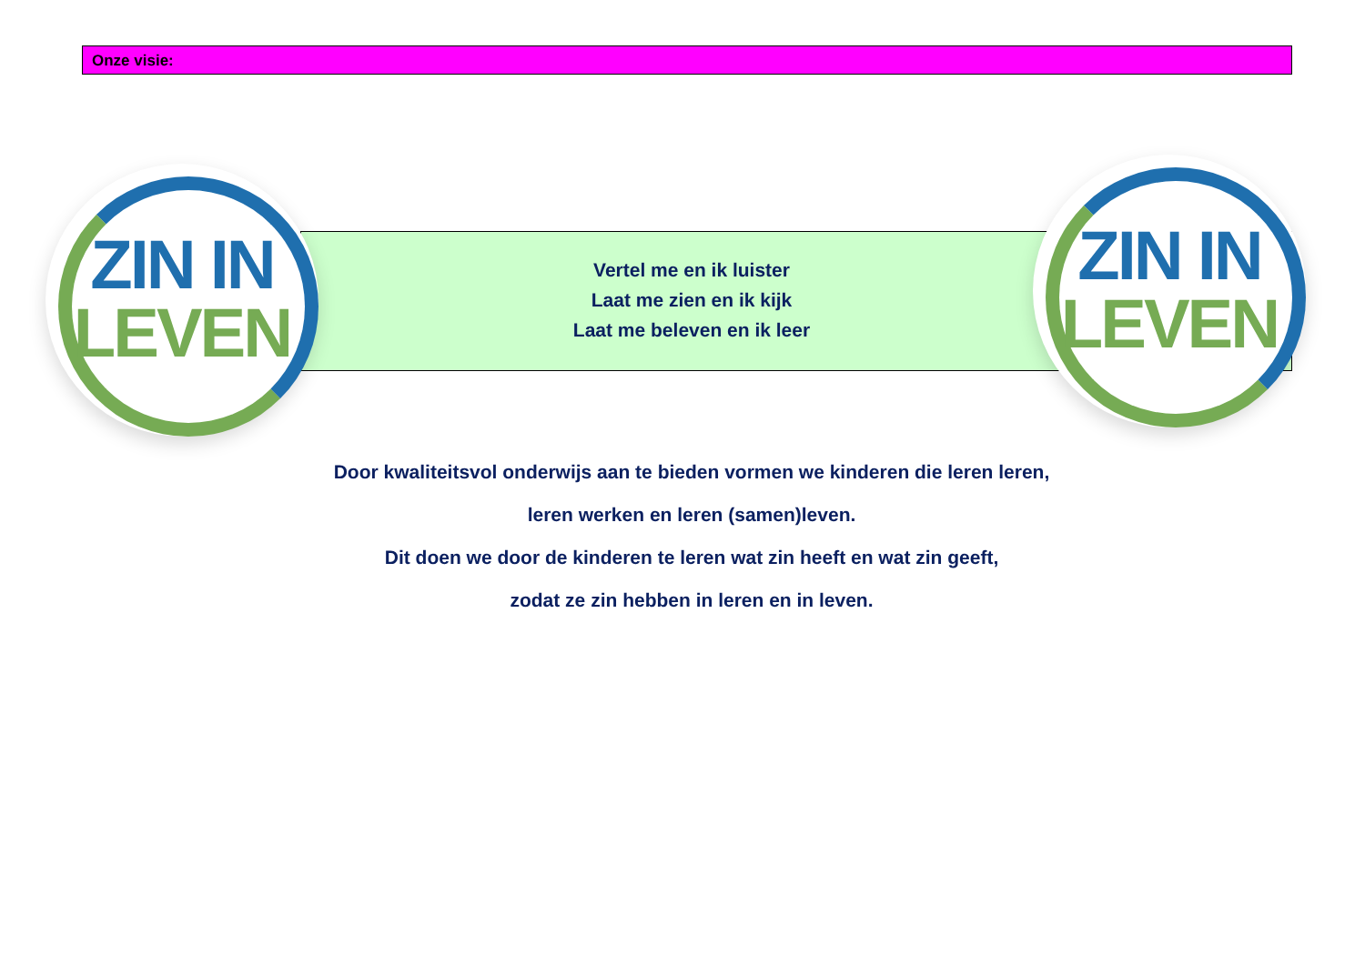Onze visie:
ZIN IN
LEVEN
ZIN IN
LEVEN
Vertel me en ik luister
Laat me zien en ik kijk
Laat me beleven en ik leer
Door kwaliteitsvol onderwijs aan te bieden vormen we kinderen die leren leren,
leren werken en leren (samen)leven.
Dit doen we door de kinderen te leren wat zin heeft en wat zin geeft,
zodat ze zin hebben in leren en in leven.